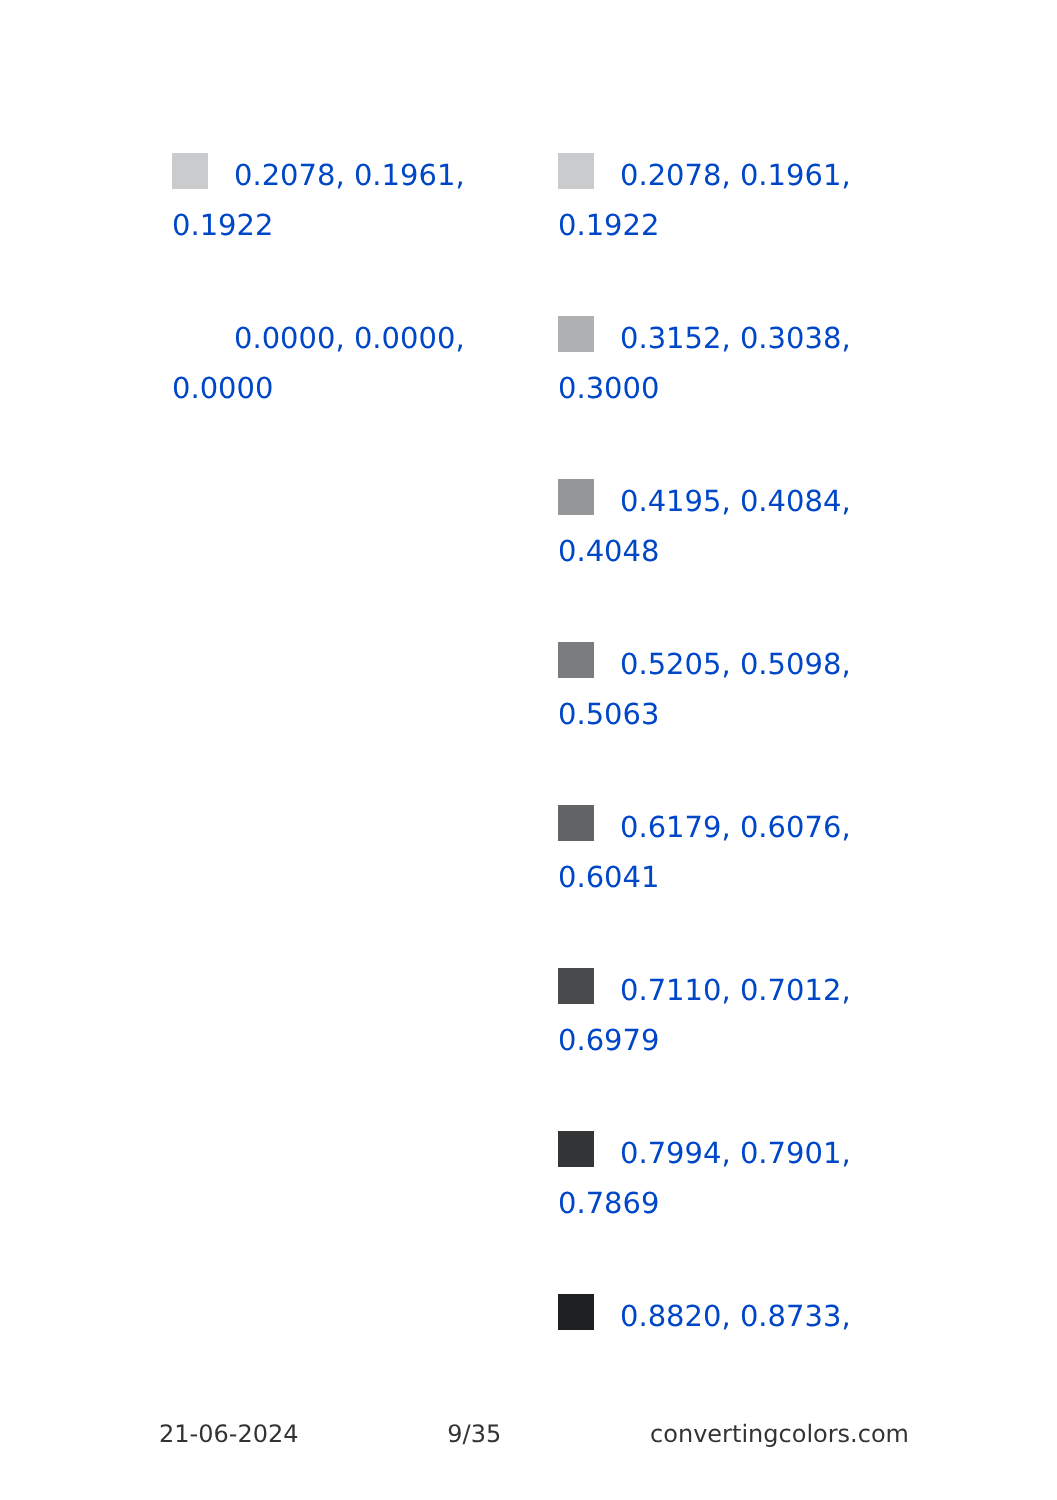0.2078, 0.1961, 0.1922
0.0000, 0.0000, 0.0000
0.2078, 0.1961, 0.1922
0.3152, 0.3038, 0.3000
0.4195, 0.4084, 0.4048
0.5205, 0.5098, 0.5063
0.6179, 0.6076, 0.6041
0.7110, 0.7012, 0.6979
0.7994, 0.7901, 0.7869
0.8820, 0.8733,
21-06-2024 9/35 convertingcolors.com